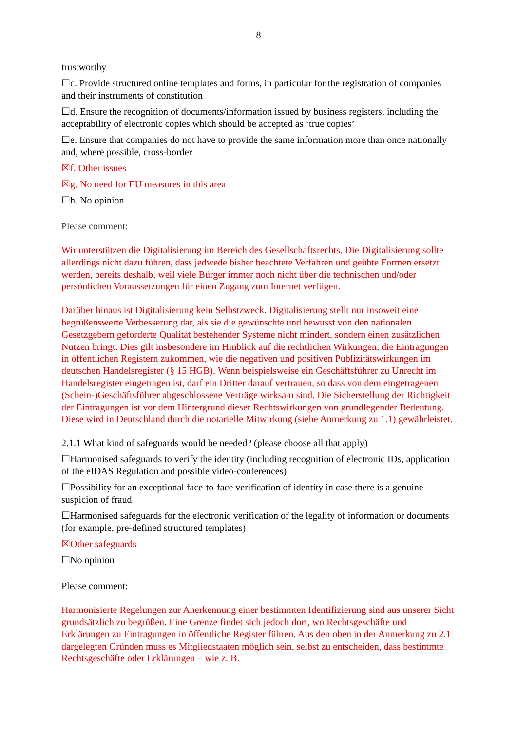8
trustworthy
☐c. Provide structured online templates and forms, in particular for the registration of companies and their instruments of constitution
☐d. Ensure the recognition of documents/information issued by business registers, including the acceptability of electronic copies which should be accepted as ‘true copies’
☐e. Ensure that companies do not have to provide the same information more than once nationally and, where possible, cross-border
☒f. Other issues
☒g. No need for EU measures in this area
☐h. No opinion
Please comment:
Wir unterstützen die Digitalisierung im Bereich des Gesellschaftsrechts. Die Digitalisierung sollte allerdings nicht dazu führen, dass jedwede bisher beachtete Verfahren und geübte Formen ersetzt werden, bereits deshalb, weil viele Bürger immer noch nicht über die technischen und/oder persönlichen Voraussetzungen für einen Zugang zum Internet verfügen.
Darüber hinaus ist Digitalisierung kein Selbstzweck. Digitalisierung stellt nur insoweit eine begrüßenswerte Verbesserung dar, als sie die gewünschte und bewusst von den nationalen Gesetzgebern geforderte Qualität bestehender Systeme nicht mindert, sondern einen zusätzlichen Nutzen bringt. Dies gilt insbesondere im Hinblick auf die rechtlichen Wirkungen, die Eintragungen in öffentlichen Registern zukommen, wie die negativen und positiven Publizitätswirkungen im deutschen Handelsregister (§ 15 HGB). Wenn beispielsweise ein Geschäftsführer zu Unrecht im Handelsregister eingetragen ist, darf ein Dritter darauf vertrauen, so dass von dem eingetragenen (Schein-)Geschäftsführer abgeschlossene Verträge wirksam sind. Die Sicherstellung der Richtigkeit der Eintragungen ist vor dem Hintergrund dieser Rechtswirkungen von grundlegender Bedeutung. Diese wird in Deutschland durch die notarielle Mitwirkung (siehe Anmerkung zu 1.1) gewährleistet.
2.1.1 What kind of safeguards would be needed? (please choose all that apply)
☐Harmonised safeguards to verify the identity (including recognition of electronic IDs, application of the eIDAS Regulation and possible video-conferences)
☐Possibility for an exceptional face-to-face verification of identity in case there is a genuine suspicion of fraud
☐Harmonised safeguards for the electronic verification of the legality of information or documents (for example, pre-defined structured templates)
☒Other safeguards
☐No opinion
Please comment:
Harmonisierte Regelungen zur Anerkennung einer bestimmten Identifizierung sind aus unserer Sicht grundsätzlich zu begrüßen. Eine Grenze findet sich jedoch dort, wo Rechtsgeschäfte und Erklärungen zu Eintragungen in öffentliche Register führen. Aus den oben in der Anmerkung zu 2.1 dargelegten Gründen muss es Mitgliedstaaten möglich sein, selbst zu entscheiden, dass bestimmte Rechtsgeschäfte oder Erklärungen – wie z. B.